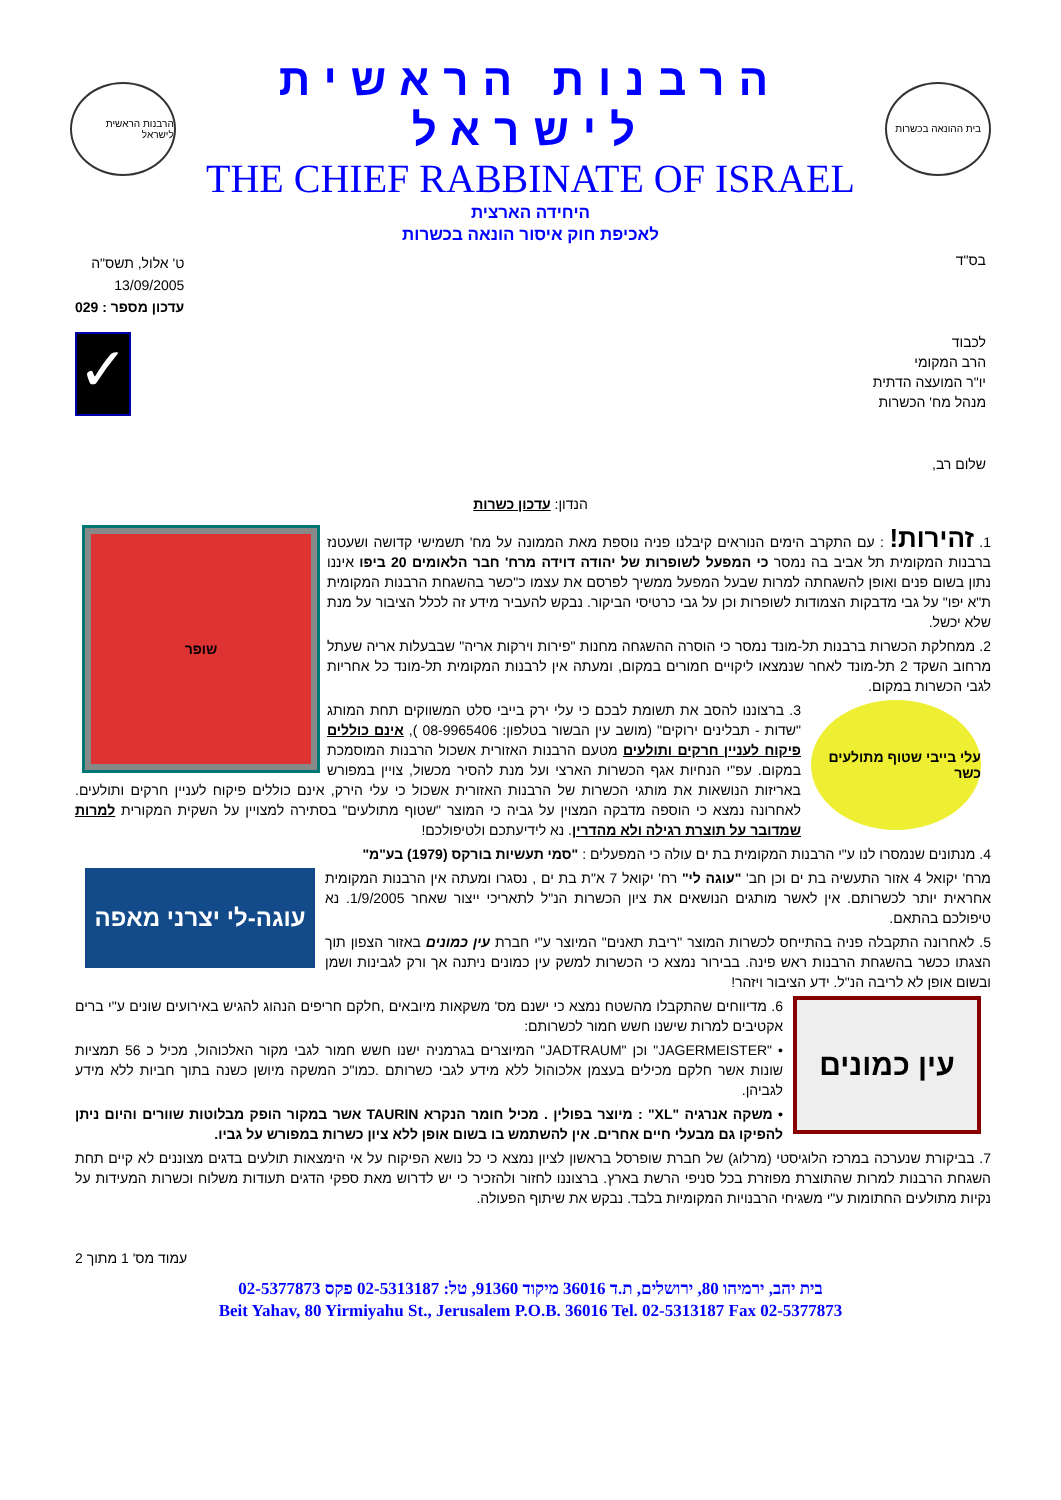בית ההונאה בכשרות
הרבנות הראשית לישראל
THE CHIEF RABBINATE OF ISRAEL
הרבנות הראשית לישראל
היחידה הארצית
לאכיפת חוק איסור הונאה בכשרות
בס"ד
ט' אלול, תשס"ה
13/09/2005
עדכון מספר : 029
לכבוד
הרב המקומי
יו"ר המועצה הדתית
מנהל מח' הכשרות
✓
שלום רב,
הנדון: עדכון כשרות
שופר
1. זהירות! : עם התקרב הימים הנוראים קיבלנו פניה נוספת מאת הממונה על מח' תשמישי קדושה ושעטנז ברבנות המקומית תל אביב בה נמסר כי המפעל לשופרות של יהודה דוידה מרח' חבר הלאומים 20 ביפו איננו נתון בשום פנים ואופן להשגחתה למרות שבעל המפעל ממשיך לפרסם את עצמו כ"כשר בהשגחת הרבנות המקומית ת"א יפו" על גבי מדבקות הצמודות לשופרות וכן על גבי כרטיסי הביקור. נבקש להעביר מידע זה לכלל הציבור על מנת שלא יכשל.
2. ממחלקת הכשרות ברבנות תל-מונד נמסר כי הוסרה ההשגחה מחנות "פירות וירקות אריה" שבבעלות אריה שעתל מרחוב השקד 2 תל-מונד לאחר שנמצאו ליקויים חמורים במקום, ומעתה אין לרבנות המקומית תל-מונד כל אחריות לגבי הכשרות במקום.
עלי בייבי שטוף מתולעים כשר
3. ברצוננו להסב את תשומת לבכם כי עלי ירק בייבי סלט המשווקים תחת המותג "שדות - תבלינים ירוקים" (מושב עין הבשור בטלפון: 08-9965406 ), אינם כוללים פיקוח לעניין חרקים ותולעים מטעם הרבנות האזורית אשכול הרבנות המוסמכת במקום. עפ"י הנחיות אגף הכשרות הארצי ועל מנת להסיר מכשול, צויין במפורש באריזות הנושאות את מותגי הכשרות של הרבנות האזורית אשכול כי עלי הירק, אינם כוללים פיקוח לעניין חרקים ותולעים. לאחרונה נמצא כי הוספה מדבקה המצוין על גביה כי המוצר "שטוף מתולעים" בסתירה למצויין על השקית המקורית למרות שמדובר על תוצרת רגילה ולא מהדרין. נא לידיעתכם ולטיפולכם!
4. מנתונים שנמסרו לנו ע"י הרבנות המקומית בת ים עולה כי המפעלים : "סמי תעשיות בורקס (1979) בע"מ"
עוגה-לי יצרני מאפה
מרח' יקואל 4 אזור התעשיה בת ים וכן חב' "עוגה לי" רח' יקואל 7 א"ת בת ים , נסגרו ומעתה אין הרבנות המקומית אחראית יותר לכשרותם. אין לאשר מותגים הנושאים את ציון הכשרות הנ"ל לתאריכי ייצור שאחר 1/9/2005. נא טיפולכם בהתאם.
5. לאחרונה התקבלה פניה בהתייחס לכשרות המוצר "ריבת תאנים" המיוצר ע"י חברת עין כמונים באזור הצפון תוך הצגתו ככשר בהשגחת הרבנות ראש פינה. בבירור נמצא כי הכשרות למשק עין כמונים ניתנה אך ורק לגבינות ושמן ובשום אופן לא לריבה הנ"ל. ידע הציבור ויזהר!
עין כמונים
6. מדיווחים שהתקבלו מהשטח נמצא כי ישנם מס' משקאות מיובאים ,חלקם חריפים הנהוג להגיש באירועים שונים ע"י ברים אקטיבים למרות שישנו חשש חמור לכשרותם:
• "JAGERMEISTER" וכן "JADTRAUM" המיוצרים בגרמניה ישנו חשש חמור לגבי מקור האלכוהול, מכיל כ 56 תמציות שונות אשר חלקם מכילים בעצמן אלכוהול ללא מידע לגבי כשרותם .כמו"כ המשקה מיושן כשנה בתוך חביות ללא מידע לגביהן.
• משקה אנרגיה "XL" : מיוצר בפולין . מכיל חומר הנקרא TAURIN אשר במקור הופק מבלוטות שוורים והיום ניתן להפיקו גם מבעלי חיים אחרים. אין להשתמש בו בשום אופן ללא ציון כשרות במפורש על גביו.
7. בביקורת שנערכה במרכז הלוגיסטי (מרלוג) של חברת שופרסל בראשון לציון נמצא כי כל נושא הפיקוח על אי הימצאות תולעים בדגים מצוננים לא קיים תחת השגחת הרבנות למרות שהתוצרת מפוזרת בכל סניפי הרשת בארץ. ברצוננו לחזור ולהזכיר כי יש לדרוש מאת ספקי הדגים תעודות משלוח וכשרות המעידות על נקיות מתולעים החתומות ע"י משגיחי הרבנויות המקומיות בלבד. נבקש את שיתוף הפעולה.
עמוד מס' 1 מתוך 2
בית יהב, ירמיהו 80, ירושלים, ת.ד 36016 מיקוד 91360, טל: 02-5313187 פקס 02-5377873
Beit Yahav, 80 Yirmiyahu St., Jerusalem P.O.B. 36016 Tel. 02-5313187 Fax 02-5377873